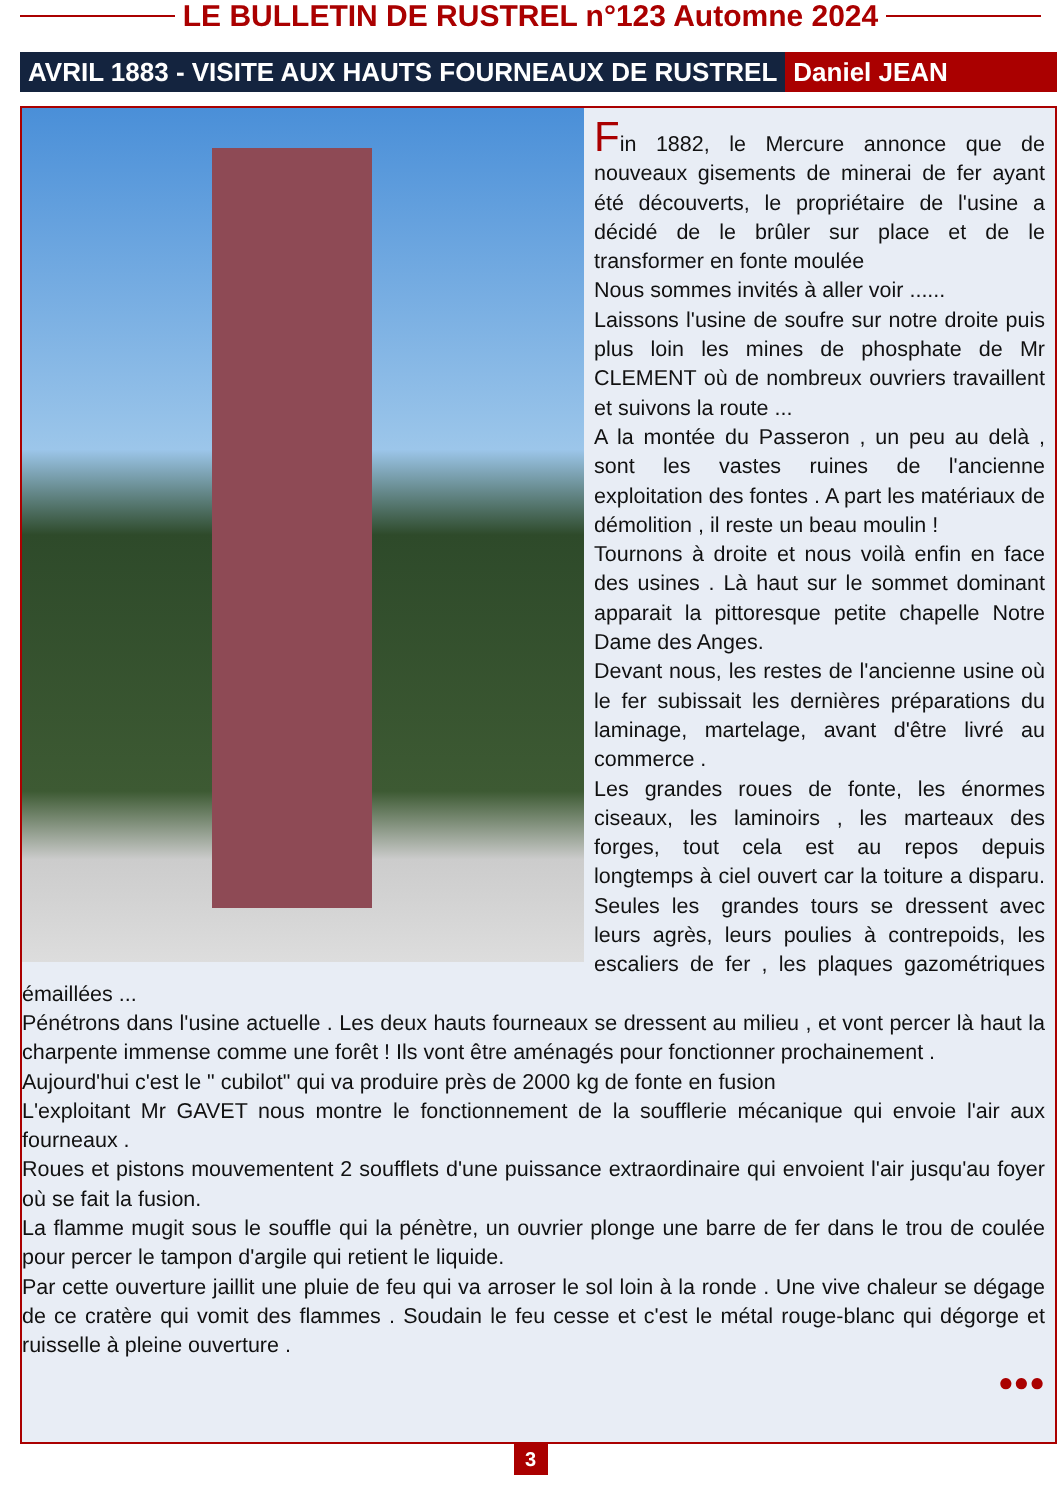LE BULLETIN DE RUSTREL n°123 Automne 2024
AVRIL 1883 - VISITE AUX HAUTS FOURNEAUX DE RUSTREL Daniel JEAN
Fin 1882, le Mercure annonce que de nouveaux gisements de minerai de fer ayant été découverts, le propriétaire de l'usine a décidé de le brûler sur place et de le transformer en fonte moulée
Nous sommes invités à aller voir ......
Laissons l'usine de soufre sur notre droite puis plus loin les mines de phosphate de Mr CLEMENT où de nombreux ouvriers travaillent et suivons la route ...
A la montée du Passeron , un peu au delà , sont les vastes ruines de l'ancienne exploitation des fontes . A part les matériaux de démolition , il reste un beau moulin !
Tournons à droite et nous voilà enfin en face des usines . Là haut sur le sommet dominant apparait la pittoresque petite chapelle Notre Dame des Anges.
Devant nous, les restes de l'ancienne usine où le fer subissait les dernières préparations du laminage, martelage, avant d'être livré au commerce .
Les grandes roues de fonte, les énormes ciseaux, les laminoirs , les marteaux des forges, tout cela est au repos depuis longtemps à ciel ouvert car la toiture a disparu. Seules les grandes tours se dressent avec leurs agrès, leurs poulies à contrepoids, les escaliers de fer , les plaques gazométriques émaillées ...
Pénétrons dans l'usine actuelle . Les deux hauts fourneaux se dressent au milieu , et vont percer là haut la charpente immense comme une forêt ! Ils vont être aménagés pour fonctionner prochainement .
Aujourd'hui c'est le " cubilot" qui va produire près de 2000 kg de fonte en fusion
L'exploitant Mr GAVET nous montre le fonctionnement de la soufflerie mécanique qui envoie l'air aux fourneaux .
Roues et pistons mouvementent 2 soufflets d'une puissance extraordinaire qui envoient l'air jusqu'au foyer où se fait la fusion.
La flamme mugit sous le souffle qui la pénètre, un ouvrier plonge une barre de fer dans le trou de coulée pour percer le tampon d'argile qui retient le liquide.
Par cette ouverture jaillit une pluie de feu qui va arroser le sol loin à la ronde . Une vive chaleur se dégage de ce cratère qui vomit des flammes . Soudain le feu cesse et c'est le métal rouge-blanc qui dégorge et ruisselle à pleine ouverture .
●●●
3